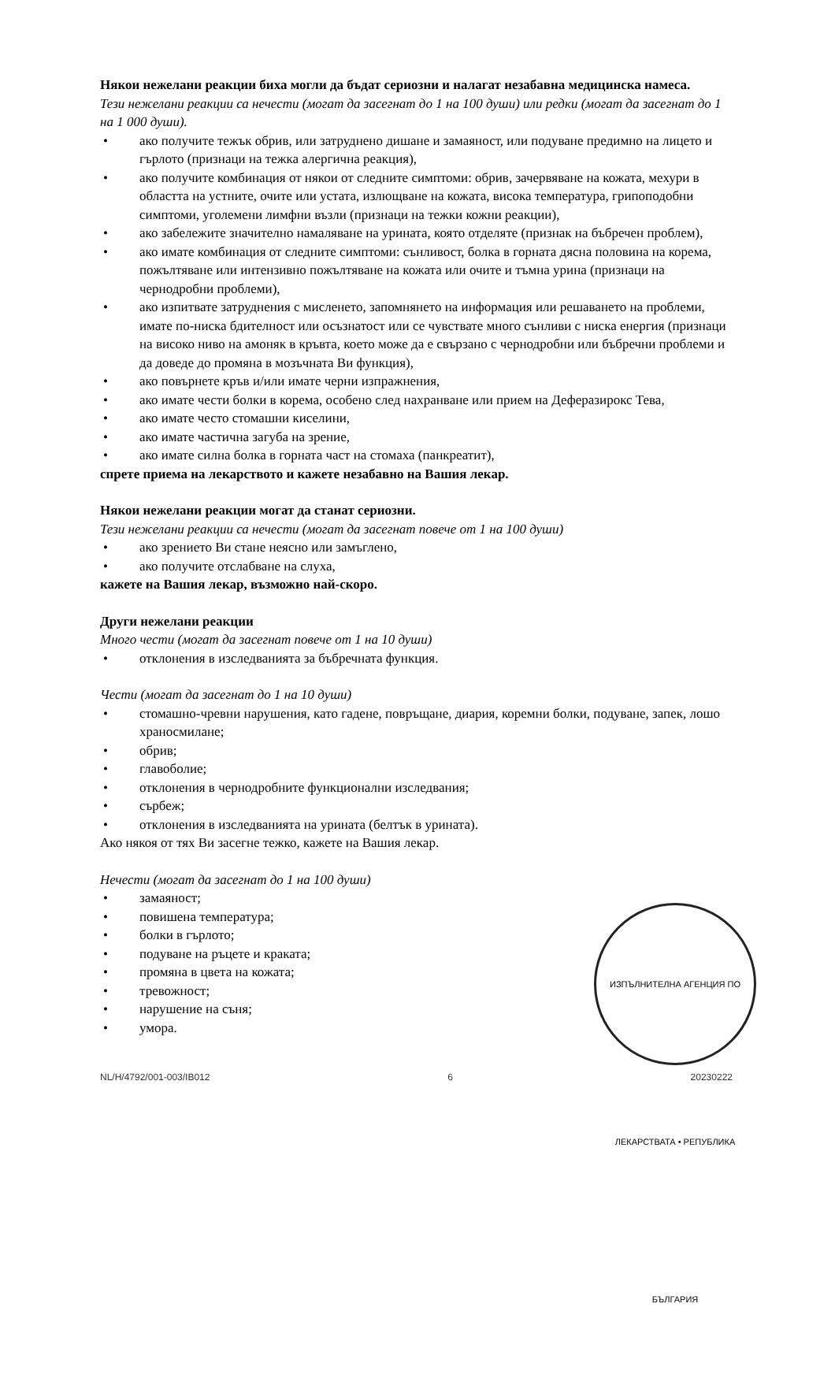Някои нежелани реакции биха могли да бъдат сериозни и налагат незабавна медицинска намеса.
Тези нежелани реакции са нечести (могат да засегнат до 1 на 100 души) или редки (могат да засегнат до 1 на 1 000 души).
• ако получите тежък обрив, или затруднено дишане и замаяност, или подуване предимно на лицето и гърлото (признаци на тежка алергична реакция),
• ако получите комбинация от някои от следните симптоми: обрив, зачервяване на кожата, мехури в областта на устните, очите или устата, излющване на кожата, висока температура, грипоподобни симптоми, уголемени лимфни възли (признаци на тежки кожни реакции),
• ако забележите значително намаляване на урината, която отделяте (признак на бъбречен проблем),
• ако имате комбинация от следните симптоми: сънливост, болка в горната дясна половина на корема, пожълтяване или интензивно пожълтяване на кожата или очите и тъмна урина (признаци на чернодробни проблеми),
• ако изпитвате затруднения с мисленето, запомнянето на информация или решаването на проблеми, имате по-ниска бдителност или осъзнатост или се чувствате много сънливи с ниска енергия (признаци на високо ниво на амоняк в кръвта, което може да е свързано с чернодробни или бъбречни проблеми и да доведе до промяна в мозъчната Ви функция),
• ако повърнете кръв и/или имате черни изпражнения,
• ако имате чести болки в корема, особено след нахранване или прием на Деферазирокс Тева,
• ако имате често стомашни киселини,
• ако имате частична загуба на зрение,
• ако имате силна болка в горната част на стомаха (панкреатит),
спрете приема на лекарството и кажете незабавно на Вашия лекар.
Някои нежелани реакции могат да станат сериозни.
Тези нежелани реакции са нечести (могат да засегнат повече от 1 на 100 души)
• ако зрението Ви стане неясно или замъглено,
• ако получите отслабване на слуха,
кажете на Вашия лекар, възможно най-скоро.
Други нежелани реакции
Много чести (могат да засегнат повече от 1 на 10 души)
• отклонения в изследванията за бъбречната функция.
Чести (могат да засегнат до 1 на 10 души)
• стомашно-чревни нарушения, като гадене, повръщане, диария, коремни болки, подуване, запек, лошо храносмилане;
• обрив;
• главоболие;
• отклонения в чернодробните функционални изследвания;
• сърбеж;
• отклонения в изследванията на урината (белтък в урината).
Ако някоя от тях Ви засегне тежко, кажете на Вашия лекар.
Нечести (могат да засегнат до 1 на 100 души)
• замаяност;
• повишена температура;
• болки в гърлото;
• подуване на ръцете и краката;
• промяна в цвета на кожата;
• тревожност;
• нарушение на съня;
• умора.
ИЗПЪЛНИТЕЛНА АГЕНЦИЯ ПО ЛЕКАРСТВАТА • РЕПУБЛИКА БЪЛГАРИЯ
NL/H/4792/001-003/IB012 6 20230222